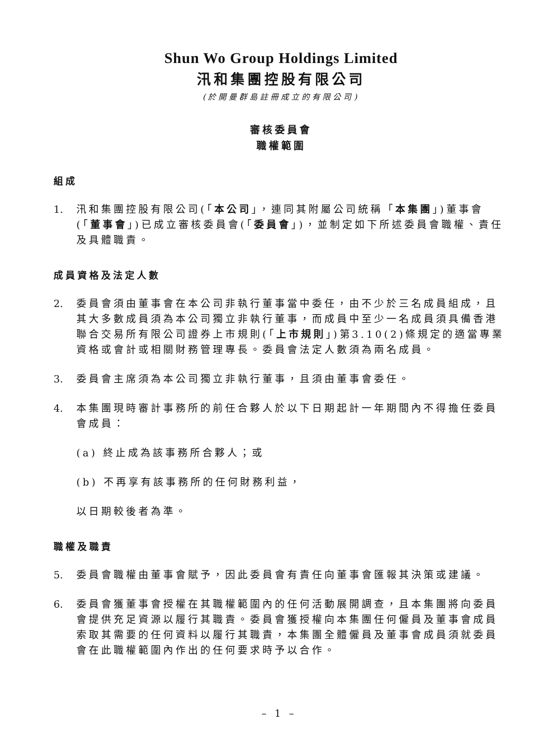Shun Wo Group Holdings Limited
汛和集團控股有限公司
(於開曼群島註冊成立的有限公司)
審核委員會
職權範圍
組成
1. 汛和集團控股有限公司(「本公司」，連同其附屬公司統稱「本集團」)董事會(「董事會」)已成立審核委員會(「委員會」)，並制定如下所述委員會職權、責任及具體職責。
成員資格及法定人數
2. 委員會須由董事會在本公司非執行董事當中委任，由不少於三名成員組成，且其大多數成員須為本公司獨立非執行董事，而成員中至少一名成員須具備香港聯合交易所有限公司證券上市規則(「上市規則」)第3.10(2)條規定的適當專業資格或會計或相關財務管理專長。委員會法定人數須為兩名成員。
3. 委員會主席須為本公司獨立非執行董事，且須由董事會委任。
4. 本集團現時審計事務所的前任合夥人於以下日期起計一年期間內不得擔任委員會成員：
(a) 終止成為該事務所合夥人；或
(b) 不再享有該事務所的任何財務利益，
以日期較後者為準。
職權及職責
5. 委員會職權由董事會賦予，因此委員會有責任向董事會匯報其決策或建議。
6. 委員會獲董事會授權在其職權範圍內的任何活動展開調查，且本集團將向委員會提供充足資源以履行其職責。委員會獲授權向本集團任何僱員及董事會成員索取其需要的任何資料以履行其職責，本集團全體僱員及董事會成員須就委員會在此職權範圍內作出的任何要求時予以合作。
– 1 –